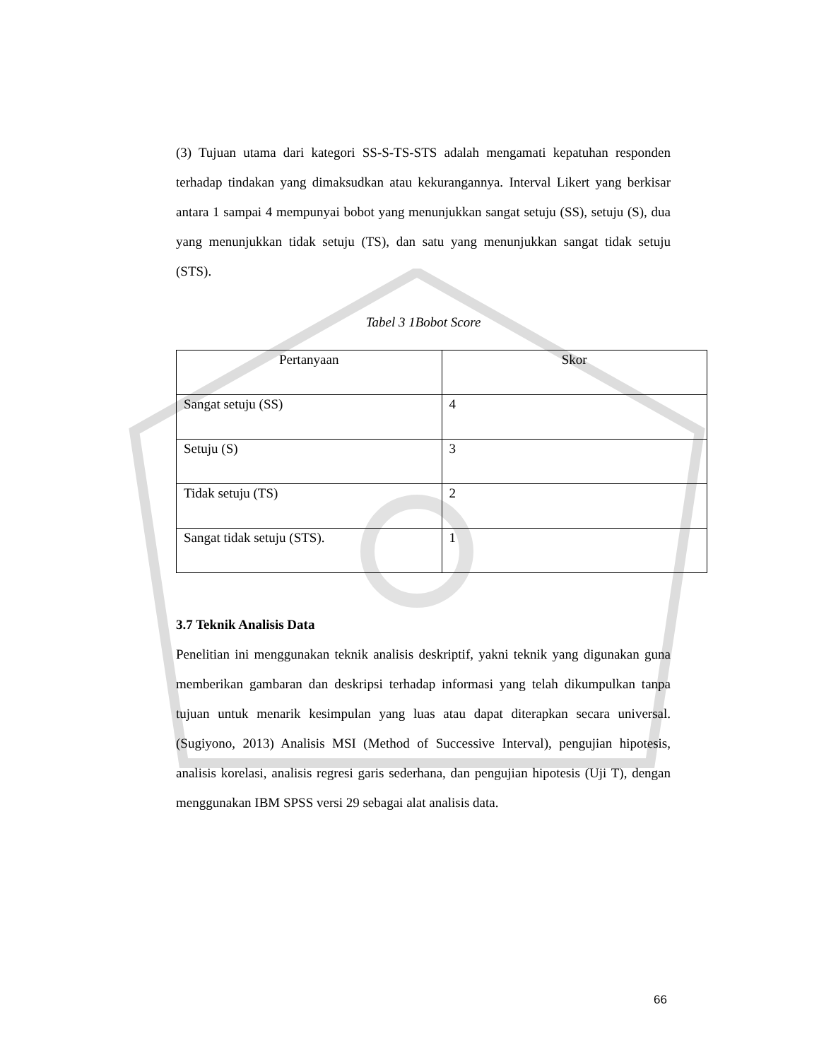(3) Tujuan utama dari kategori SS-S-TS-STS adalah mengamati kepatuhan responden terhadap tindakan yang dimaksudkan atau kekurangannya. Interval Likert yang berkisar antara 1 sampai 4 mempunyai bobot yang menunjukkan sangat setuju (SS), setuju (S), dua yang menunjukkan tidak setuju (TS), dan satu yang menunjukkan sangat tidak setuju (STS).
Tabel 3 1Bobot Score
| Pertanyaan | Skor |
| Sangat setuju (SS) | 4 |
| Setuju (S) | 3 |
| Tidak setuju (TS) | 2 |
| Sangat tidak setuju (STS). | 1 |
3.7 Teknik Analisis Data
Penelitian ini menggunakan teknik analisis deskriptif, yakni teknik yang digunakan guna memberikan gambaran dan deskripsi terhadap informasi yang telah dikumpulkan tanpa tujuan untuk menarik kesimpulan yang luas atau dapat diterapkan secara universal. (Sugiyono, 2013) Analisis MSI (Method of Successive Interval), pengujian hipotesis, analisis korelasi, analisis regresi garis sederhana, dan pengujian hipotesis (Uji T), dengan menggunakan IBM SPSS versi 29 sebagai alat analisis data.
66